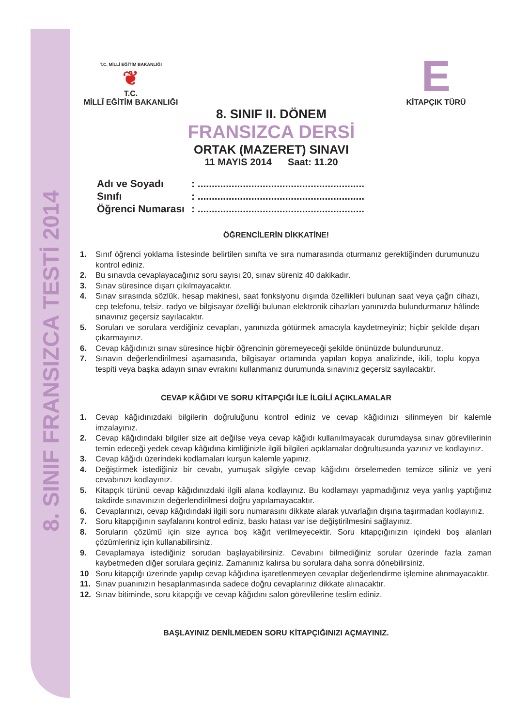8. SINIF FRANSIZCA TESTİ 2014
T.C. MİLLÎ EĞİTİM BAKANLIĞI
❦
T.C.
MİLLÎ EĞİTİM BAKANLIĞI
E
KİTAPÇIK TÜRÜ
8. SINIF II. DÖNEM
FRANSIZCA DERSİ
ORTAK (MAZERET) SINAVI
11 MAYIS 2014 Saat: 11.20
Adı ve Soyadı : ...........................................................
Sınıfı : ...........................................................
Öğrenci Numarası : ...........................................................
ÖĞRENCİLERİN DİKKATİNE!
1. Sınıf öğrenci yoklama listesinde belirtilen sınıfta ve sıra numarasında oturmanız gerektiğinden durumunuzu kontrol ediniz.
2. Bu sınavda cevaplayacağınız soru sayısı 20, sınav süreniz 40 dakikadır.
3. Sınav süresince dışarı çıkılmayacaktır.
4. Sınav sırasında sözlük, hesap makinesi, saat fonksiyonu dışında özellikleri bulunan saat veya çağrı cihazı, cep telefonu, telsiz, radyo ve bilgisayar özelliği bulunan elektronik cihazları yanınızda bulundurmanız hâlinde sınavınız geçersiz sayılacaktır.
5. Soruları ve sorulara verdiğiniz cevapları, yanınızda götürmek amacıyla kaydetmeyiniz; hiçbir şekilde dışarı çıkarmayınız.
6. Cevap kâğıdınızı sınav süresince hiçbir öğrencinin göremeyeceği şekilde önünüzde bulundurunuz.
7. Sınavın değerlendirilmesi aşamasında, bilgisayar ortamında yapılan kopya analizinde, ikili, toplu kopya tespiti veya başka adayın sınav evrakını kullanmanız durumunda sınavınız geçersiz sayılacaktır.
CEVAP KÂĞIDI VE SORU KİTAPÇIĞI İLE İLGİLİ AÇIKLAMALAR
1. Cevap kâğıdınızdaki bilgilerin doğruluğunu kontrol ediniz ve cevap kâğıdınızı silinmeyen bir kalemle imzalayınız.
2. Cevap kâğıdındaki bilgiler size ait değilse veya cevap kâğıdı kullanılmayacak durumdaysa sınav görevlilerinin temin edeceği yedek cevap kâğıdına kimliğinizle ilgili bilgileri açıklamalar doğrultusunda yazınız ve kodlayınız.
3. Cevap kâğıdı üzerindeki kodlamaları kurşun kalemle yapınız.
4. Değiştirmek istediğiniz bir cevabı, yumuşak silgiyle cevap kâğıdını örselemeden temizce siliniz ve yeni cevabınızı kodlayınız.
5. Kitapçık türünü cevap kâğıdınızdaki ilgili alana kodlayınız. Bu kodlamayı yapmadığınız veya yanlış yaptığınız takdirde sınavınızın değerlendirilmesi doğru yapılamayacaktır.
6. Cevaplarınızı, cevap kâğıdındaki ilgili soru numarasını dikkate alarak yuvarlağın dışına taşırmadan kodlayınız.
7. Soru kitapçığının sayfalarını kontrol ediniz, baskı hatası var ise değiştirilmesini sağlayınız.
8. Soruların çözümü için size ayrıca boş kâğıt verilmeyecektir. Soru kitapçığınızın içindeki boş alanları çözümleriniz için kullanabilirsiniz.
9. Cevaplamaya istediğiniz sorudan başlayabilirsiniz. Cevabını bilmediğiniz sorular üzerinde fazla zaman kaybetmeden diğer sorulara geçiniz. Zamanınız kalırsa bu sorulara daha sonra dönebilirsiniz.
10 Soru kitapçığı üzerinde yapılıp cevap kâğıdına işaretlenmeyen cevaplar değerlendirme işlemine alınmayacaktır.
11. Sınav puanınızın hesaplanmasında sadece doğru cevaplarınız dikkate alınacaktır.
12. Sınav bitiminde, soru kitapçığı ve cevap kâğıdını salon görevlilerine teslim ediniz.
BAŞLAYINIZ DENİLMEDEN SORU KİTAPÇIĞINIZI AÇMAYINIZ.